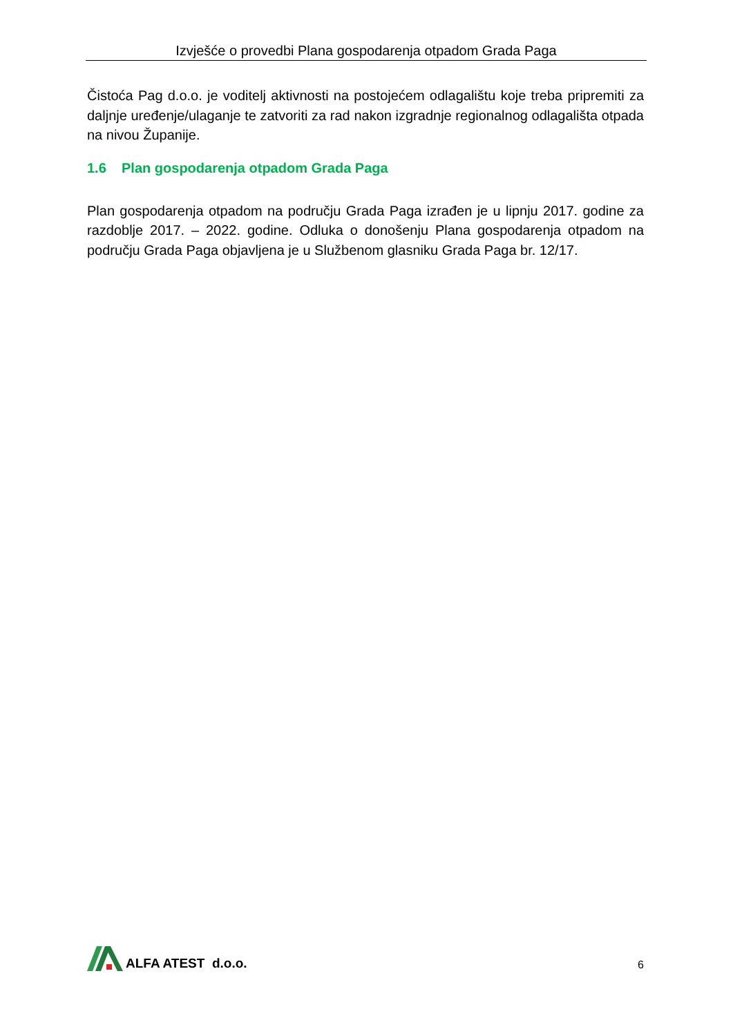Izvješće o provedbi Plana gospodarenja otpadom Grada Paga
Čistoća Pag d.o.o. je voditelj aktivnosti na postojećem odlagalištu koje treba pripremiti za daljnje uređenje/ulaganje te zatvoriti za rad nakon izgradnje regionalnog odlagališta otpada na nivou Županije.
1.6 Plan gospodarenja otpadom Grada Paga
Plan gospodarenja otpadom na području Grada Paga izrađen je u lipnju 2017. godine za razdoblje 2017. – 2022. godine. Odluka o donošenju Plana gospodarenja otpadom na području Grada Paga objavljena je u Službenom glasniku Grada Paga br. 12/17.
ALFA ATEST d.o.o.
6